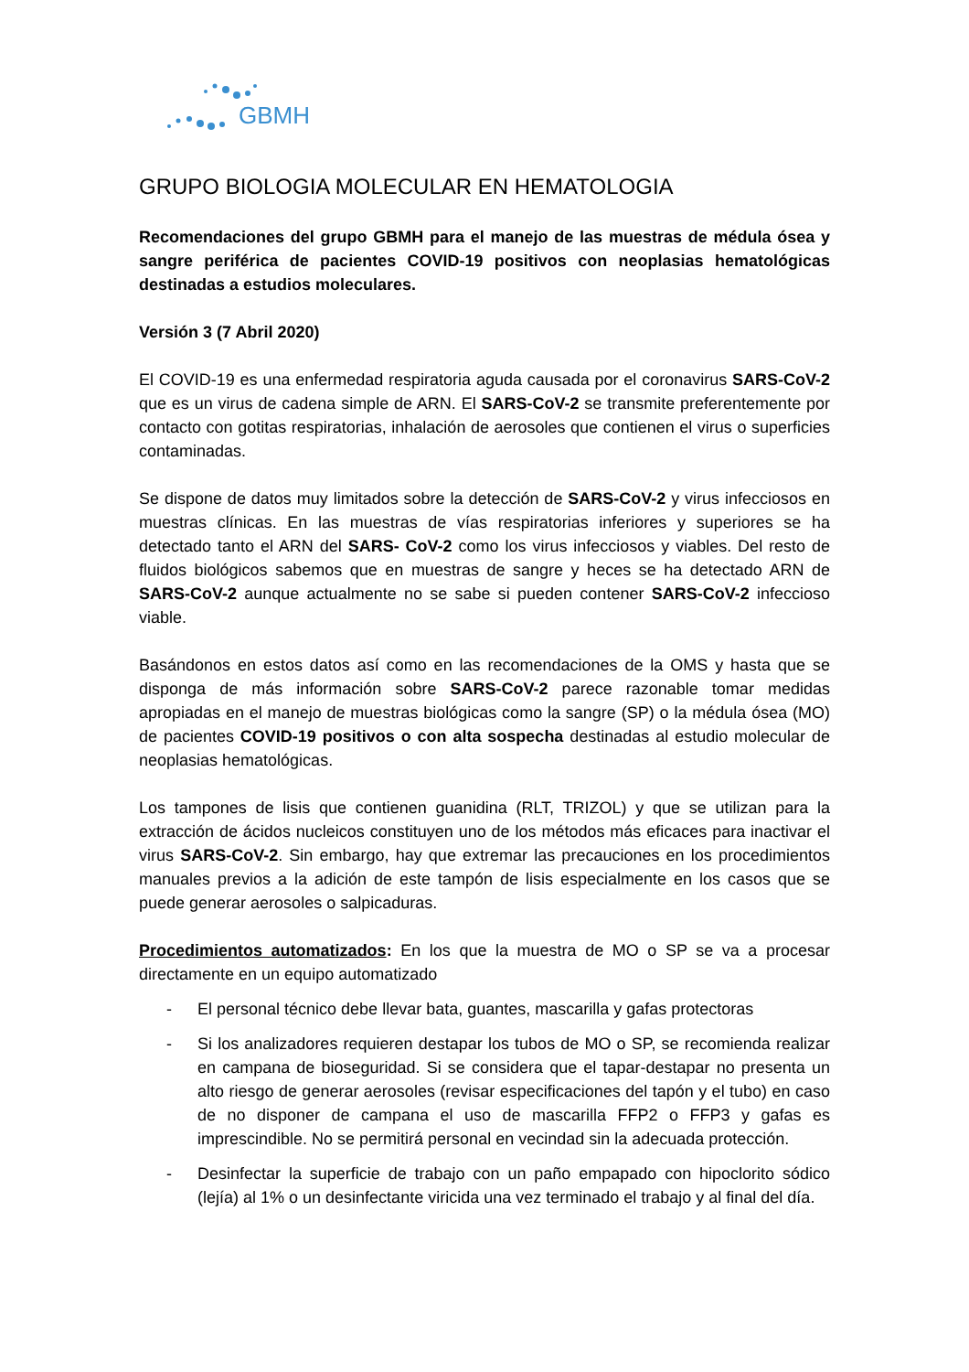GBMH
GRUPO BIOLOGIA MOLECULAR EN HEMATOLOGIA
Recomendaciones del grupo GBMH para el manejo de las muestras de médula ósea y sangre periférica de pacientes COVID-19 positivos con neoplasias hematológicas destinadas a estudios moleculares.
Versión 3 (7 Abril 2020)
El COVID-19 es una enfermedad respiratoria aguda causada por el coronavirus SARS-CoV-2 que es un virus de cadena simple de ARN. El SARS-CoV-2 se transmite preferentemente por contacto con gotitas respiratorias, inhalación de aerosoles que contienen el virus o superficies contaminadas.
Se dispone de datos muy limitados sobre la detección de SARS-CoV-2 y virus infecciosos en muestras clínicas. En las muestras de vías respiratorias inferiores y superiores se ha detectado tanto el ARN del SARS- CoV-2 como los virus infecciosos y viables. Del resto de fluidos biológicos sabemos que en muestras de sangre y heces se ha detectado ARN de SARS-CoV-2 aunque actualmente no se sabe si pueden contener SARS-CoV-2 infeccioso viable.
Basándonos en estos datos así como en las recomendaciones de la OMS y hasta que se disponga de más información sobre SARS-CoV-2 parece razonable tomar medidas apropiadas en el manejo de muestras biológicas como la sangre (SP) o la médula ósea (MO) de pacientes COVID-19 positivos o con alta sospecha destinadas al estudio molecular de neoplasias hematológicas.
Los tampones de lisis que contienen guanidina (RLT, TRIZOL) y que se utilizan para la extracción de ácidos nucleicos constituyen uno de los métodos más eficaces para inactivar el virus SARS-CoV-2. Sin embargo, hay que extremar las precauciones en los procedimientos manuales previos a la adición de este tampón de lisis especialmente en los casos que se puede generar aerosoles o salpicaduras.
Procedimientos automatizados: En los que la muestra de MO o SP se va a procesar directamente en un equipo automatizado
- El personal técnico debe llevar bata, guantes, mascarilla y gafas protectoras
- Si los analizadores requieren destapar los tubos de MO o SP, se recomienda realizar en campana de bioseguridad. Si se considera que el tapar-destapar no presenta un alto riesgo de generar aerosoles (revisar especificaciones del tapón y el tubo) en caso de no disponer de campana el uso de mascarilla FFP2 o FFP3 y gafas es imprescindible. No se permitirá personal en vecindad sin la adecuada protección.
- Desinfectar la superficie de trabajo con un paño empapado con hipoclorito sódico (lejía) al 1% o un desinfectante viricida una vez terminado el trabajo y al final del día.